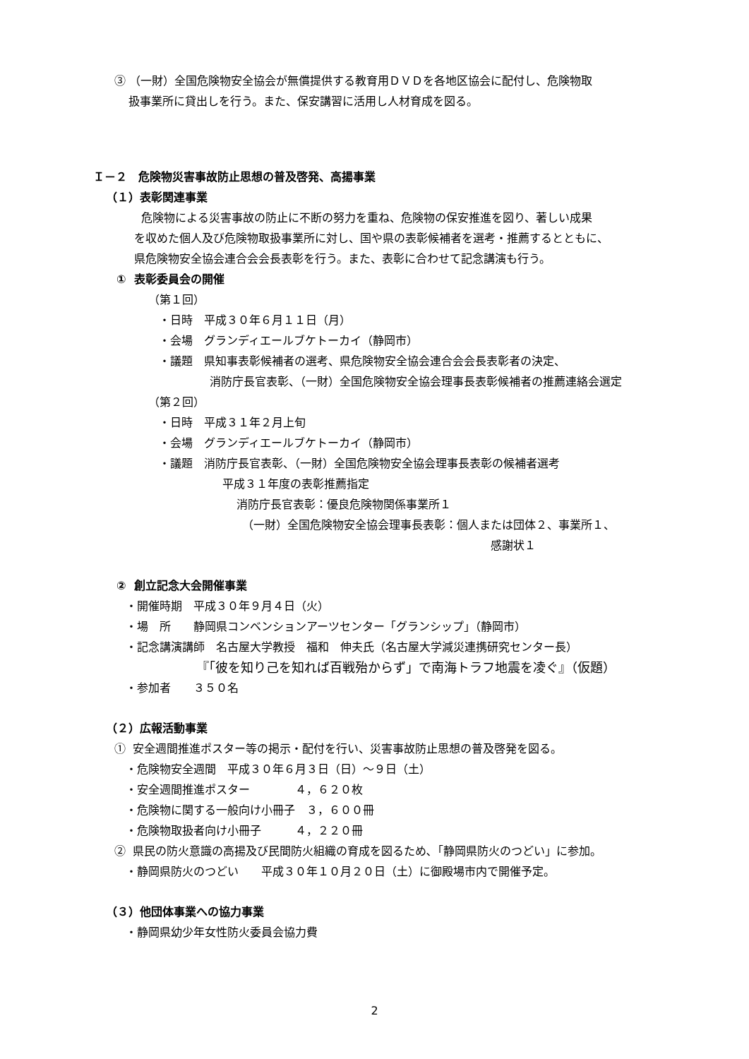③ （一財）全国危険物安全協会が無償提供する教育用ＤＶＤを各地区協会に配付し、危険物取
扱事業所に貸出しを行う。また、保安講習に活用し人材育成を図る。
Ｉ－２　危険物災害事故防止思想の普及啓発、高揚事業
（１）表彰関連事業
危険物による災害事故の防止に不断の努力を重ね、危険物の保安推進を図り、著しい成果
を収めた個人及び危険物取扱事業所に対し、国や県の表彰候補者を選考・推薦するとともに、
県危険物安全協会連合会会長表彰を行う。また、表彰に合わせて記念講演も行う。
① 表彰委員会の開催
（第１回）
・日時　平成３０年６月１１日（月）
・会場　グランディエールブケトーカイ（静岡市）
・議題　県知事表彰候補者の選考、県危険物安全協会連合会会長表彰者の決定、
消防庁長官表彰、（一財）全国危険物安全協会理事長表彰候補者の推薦連絡会選定
（第２回）
・日時　平成３１年２月上旬
・会場　グランディエールブケトーカイ（静岡市）
・議題　消防庁長官表彰、（一財）全国危険物安全協会理事長表彰の候補者選考
平成３１年度の表彰推薦指定
消防庁長官表彰：優良危険物関係事業所１
（一財）全国危険物安全協会理事長表彰：個人または団体２、事業所１、
感謝状１
② 創立記念大会開催事業
・開催時期　平成３０年９月４日（火）
・場　所　　静岡県コンベンションアーツセンター「グランシップ」（静岡市）
・記念講演講師　名古屋大学教授　福和　伸夫氏（名古屋大学減災連携研究センター長）
『「彼を知り己を知れば百戦殆からず」で南海トラフ地震を凌ぐ』（仮題）
・参加者　　３５０名
（２）広報活動事業
① 安全週間推進ポスター等の掲示・配付を行い、災害事故防止思想の普及啓発を図る。
・危険物安全週間　平成３０年６月３日（日）～９日（土）
・安全週間推進ポスター　　　　４，６２０枚
・危険物に関する一般向け小冊子　３，６００冊
・危険物取扱者向け小冊子　　　４，２２０冊
② 県民の防火意識の高揚及び民間防火組織の育成を図るため､「静岡県防火のつどい」に参加。
・静岡県防火のつどい　　平成３０年１０月２０日（土）に御殿場市内で開催予定。
（３）他団体事業への協力事業
・静岡県幼少年女性防火委員会協力費
2